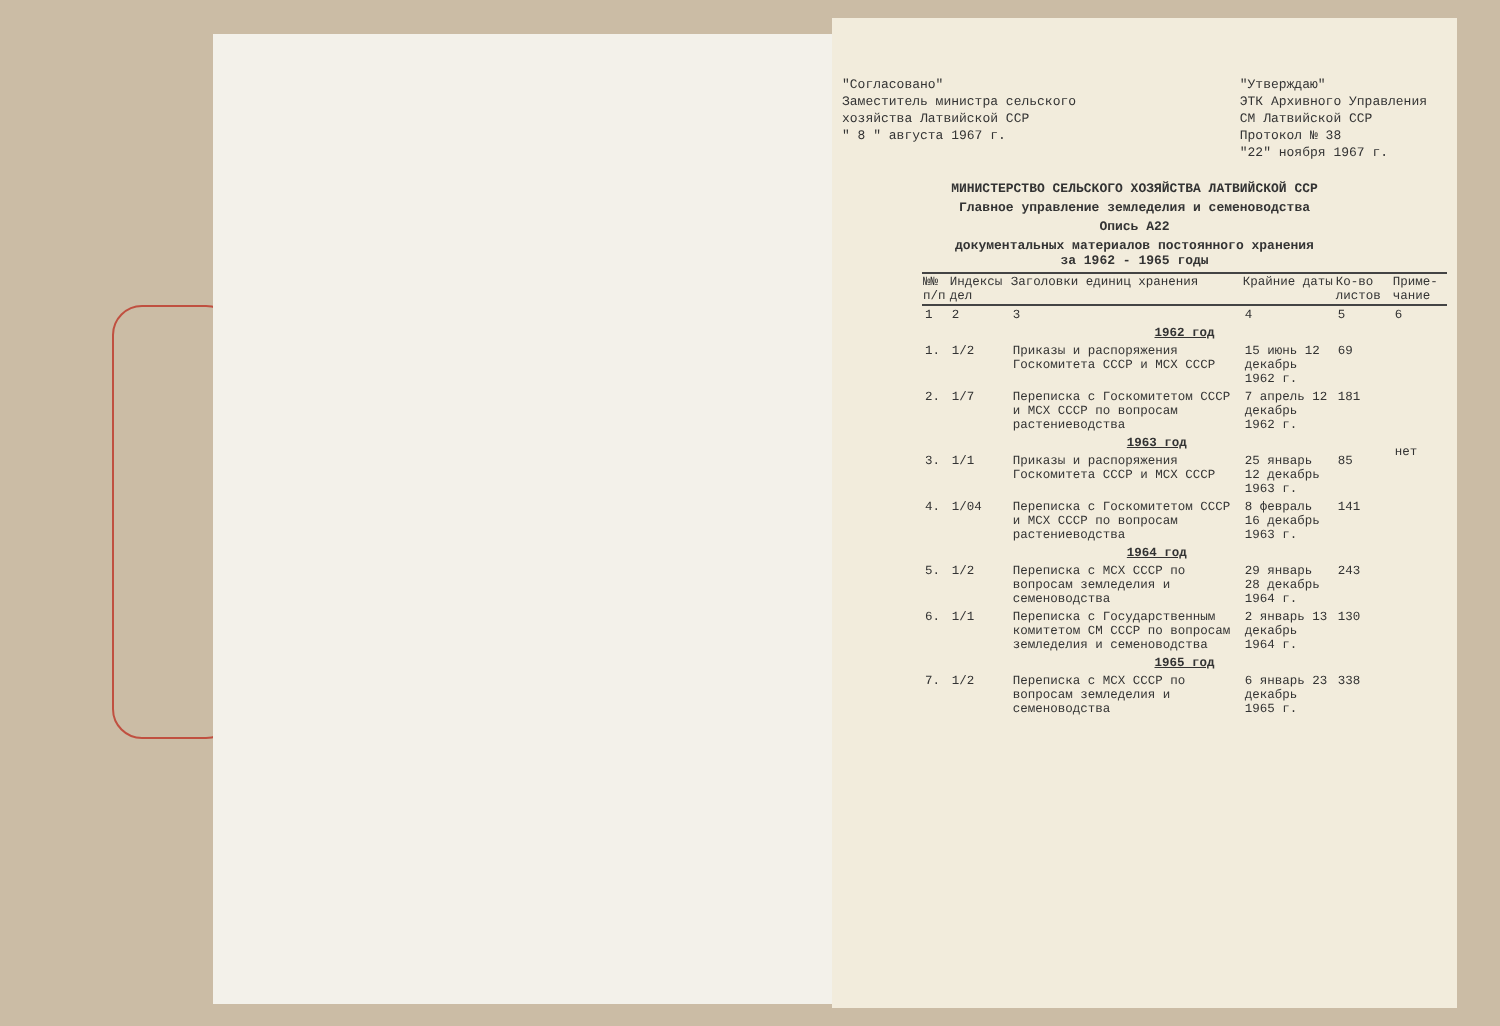"Согласовано"
Заместитель министра сельского
хозяйства Латвийской ССР
" 8 " августа 1967 г.
"Утверждаю"
ЭТК Архивного Управления
СМ Латвийской ССР
Протокол № 38
"22" ноября 1967 г.
МИНИСТЕРСТВО СЕЛЬСКОГО ХОЗЯЙСТВА ЛАТВИЙСКОЙ ССР
Главное управление земледелия и семеноводства
Опись А22
документальных материалов постоянного хранения
за 1962 - 1965 годы
| №№ п/п | Индексы дел | Заголовки единиц хранения | Крайние даты | Ко-во листов | Приме-чание |
| --- | --- | --- | --- | --- | --- |
| 1 | 2 | 3 | 4 | 5 | 6 |
| 1962 год | | | | | |
| 1. | 1/2 | Приказы и распоряжения Госкомитета СССР и МСХ СССР | 15 июнь 12 декабрь 1962 г. | 69 | нет |
| 2. | 1/7 | Переписка с Госкомитетом СССР и МСХ СССР по вопросам растениеводства | 7 апрель 12 декабрь 1962 г. | 181 | |
| 1963 год | | | | | |
| 3. | 1/1 | Приказы и распоряжения Госкомитета СССР и МСХ СССР | 25 январь 12 декабрь 1963 г. | 85 | |
| 4. | 1/04 | Переписка с Госкомитетом СССР и МСХ СССР по вопросам растениеводства | 8 февраль 16 декабрь 1963 г. | 141 | |
| 1964 год | | | | | |
| 5. | 1/2 | Переписка с МСХ СССР по вопросам земледелия и семеноводства | 29 январь 28 декабрь 1964 г. | 243 | |
| 6. | 1/1 | Переписка с Государственным комитетом СМ СССР по вопросам земледелия и семеноводства | 2 январь 13 декабрь 1964 г. | 130 | |
| 1965 год | | | | | |
| 7. | 1/2 | Переписка с МСХ СССР по вопросам земледелия и семеноводства | 6 январь 23 декабрь 1965 г. | 338 | |